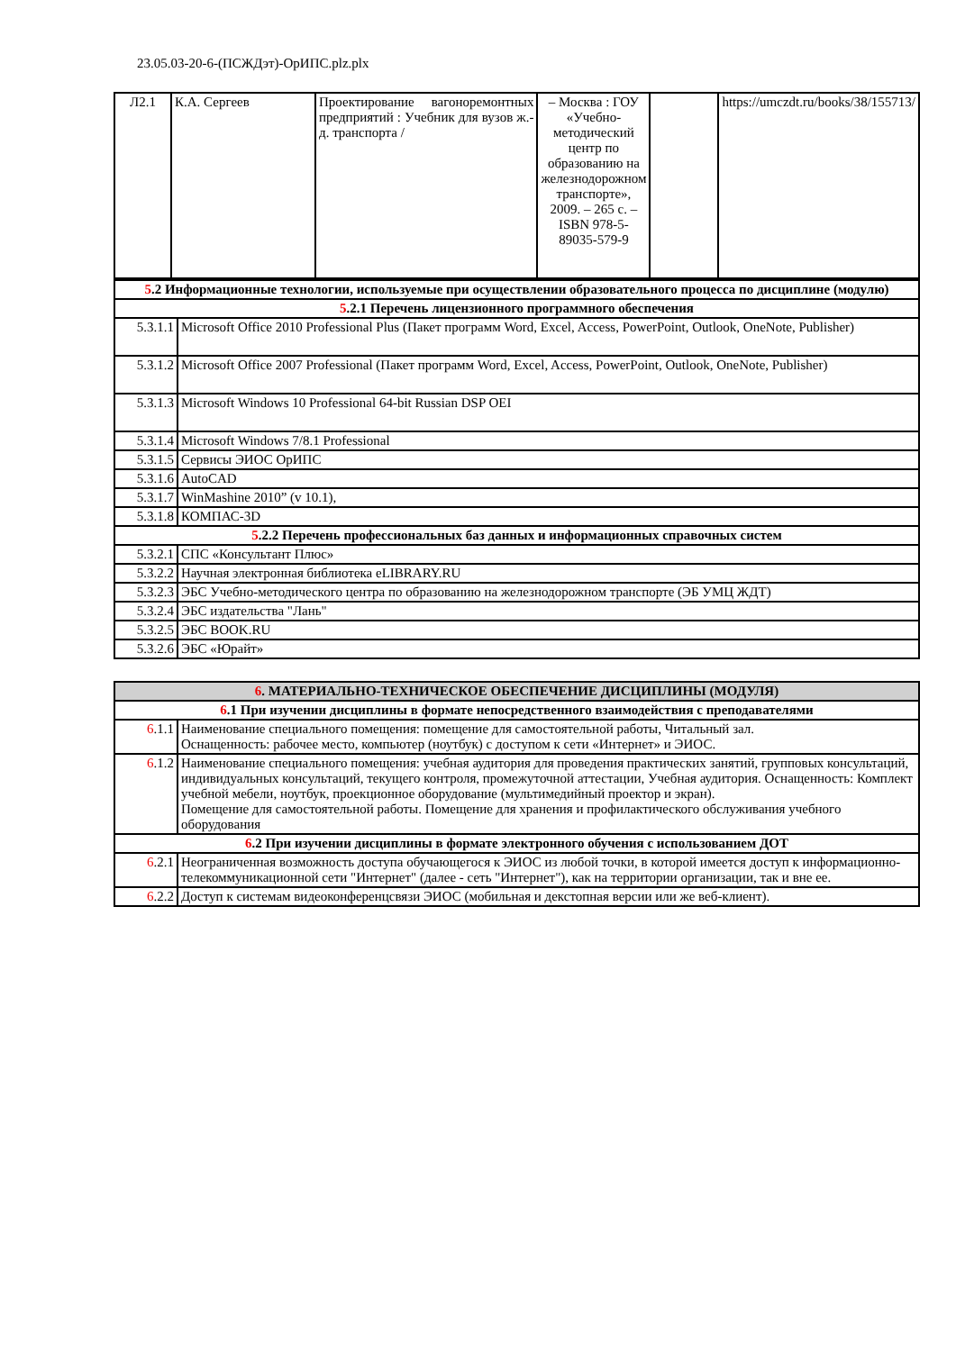23.05.03-20-6-(ПСЖДэт)-ОрИПС.plz.plx
| Л2.1 | К.А. Сергеев | Проектирование вагоноремонтных предприятий : Учебник для вузов ж.-д. транспорта / | – Москва : ГОУ «Учебно-методический центр по образованию на железнодорожном транспорте», 2009. – 265 с. – ISBN 978-5-89035-579-9 | | https://umczdt.ru/books/38/155713/ |
| 5 .2 Информационные технологии, используемые при осуществлении образовательного процесса по дисциплине (модулю) | |
| 5 .2.1 Перечень лицензионного программного обеспечения | |
| 5.3.1.1 | Microsoft Office 2010 Professional Plus (Пакет программ Word, Excel, Access, PowerPoint, Outlook, OneNote, Publisher) |
| 5.3.1.2 | Microsoft Office 2007 Professional (Пакет программ Word, Excel, Access, PowerPoint, Outlook, OneNote, Publisher) |
| 5.3.1.3 | Microsoft Windows 10 Professional 64-bit Russian DSP OEI |
| 5.3.1.4 | Microsoft Windows 7/8.1 Professional |
| 5.3.1.5 | Сервисы ЭИОС ОрИПС |
| 5.3.1.6 | AutoCAD |
| 5.3.1.7 | WinMashine 2010” (v 10.1), |
| 5.3.1.8 | КОМПАС-3D |
| 5 .2.2 Перечень профессиональных баз данных и информационных справочных систем | |
| 5.3.2.1 | СПС «Консультант Плюс» |
| 5.3.2.2 | Научная электронная библиотека eLIBRARY.RU |
| 5.3.2.3 | ЭБС Учебно-методического центра по образованию на железнодорожном транспорте (ЭБ УМЦ ЖДТ) |
| 5.3.2.4 | ЭБС издательства "Лань" |
| 5.3.2.5 | ЭБС BOOK.RU |
| 5.3.2.6 | ЭБС «Юрайт» |
| 6 . МАТЕРИАЛЬНО-ТЕХНИЧЕСКОЕ ОБЕСПЕЧЕНИЕ ДИСЦИПЛИНЫ (МОДУЛЯ) | |
| 6 .1 При изучении дисциплины в формате непосредственного взаимодействия с преподавателями | |
| 6 .1.1 | Наименование специального помещения: помещение для самостоятельной работы, Читальный зал. Оснащенность: рабочее место, компьютер (ноутбук) с доступом к сети «Интернет» и ЭИОС. |
| 6 .1.2 | Наименование специального помещения: учебная аудитория для проведения практических занятий, групповых консультаций, индивидуальных консультаций, текущего контроля, промежуточной аттестации, Учебная аудитория. Оснащенность: Комплект учебной мебели, ноутбук, проекционное оборудование (мультимедийный проектор и экран). Помещение для самостоятельной работы. Помещение для хранения и профилактического обслуживания учебного оборудования |
| 6 .2 При изучении дисциплины в формате электронного обучения с использованием ДОТ | |
| 6 .2.1 | Неограниченная возможность доступа обучающегося к ЭИОС из любой точки, в которой имеется доступ к информационно-телекоммуникационной сети "Интернет" (далее - сеть "Интернет"), как на территории организации, так и вне ее. |
| 6 .2.2 | Доступ к системам видеоконференцсвязи ЭИОС (мобильная и декстопная версии или же веб-клиент). |